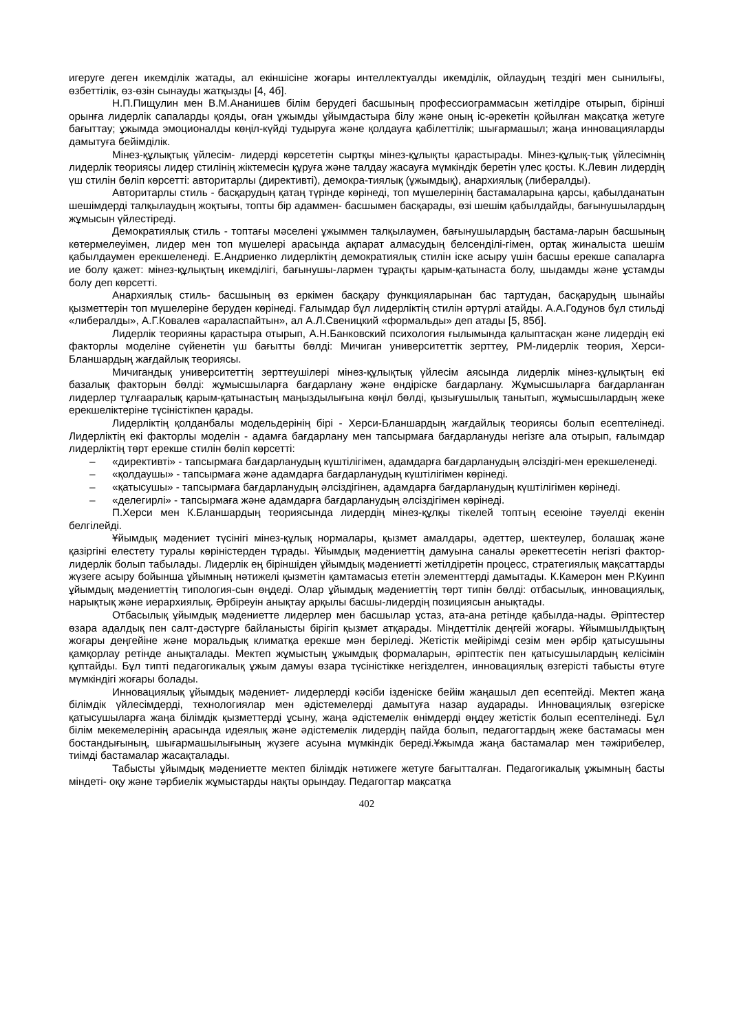игеруге деген икемділік жатады, ал екіншісіне жоғары интеллектуалды икемділік, ойлаудың тездігі мен сынилығы, өзбеттілік, өз-өзін сынауды жатқызды [4, 4б].
Н.П.Пищулин мен В.М.Ананишев білім берудегі басшының профессиограммасын жетілдіре отырып, бірінші орынға лидерлік сапаларды қояды, оған ұжымды ұйымдастыра білу және оның іс-әрекетін қойылған мақсатқа жетуге бағыттау; ұжымда эмоционалды көңіл-күйді тудыруға және қолдауға қабілеттілік; шығармашыл; жаңа инновацияларды дамытуға бейімділік.
Мінез-құлықтық үйлесім- лидерді көрсететін сыртқы мінез-құлықты қарастырады. Мінез-құлық-тық үйлесімнің лидерлік теориясы лидер стилінің жіктемесін құруға және талдау жасауға мүмкіндік беретін үлес қосты. К.Левин лидердің үш стилін бөліп көрсетті: авторитарлы (директивті), демокра-тиялық (ұжымдық), анархиялық (либералды).
Авторитарлы стиль - басқарудың қатаң түрінде көрінеді, топ мүшелерінің бастамаларына қарсы, қабылданатын шешімдерді талқылаудың жоқтығы, топты бір адаммен- басшымен басқарады, өзі шешім қабылдайды, бағынушылардың жұмысын үйлестіреді.
Демократиялық стиль - топтағы мәселені ұжыммен талқылаумен, бағынушылардың бастама-ларын басшының көтермелеуімен, лидер мен топ мүшелері арасында ақпарат алмасудың белсенділі-гімен, ортақ жиналыста шешім қабылдаумен ерекшеленеді. Е.Андриенко лидерліктің демократиялық стилін іске асыру үшін басшы ерекше сапаларға ие болу қажет: мінез-құлықтың икемділігі, бағынушы-лармен тұрақты қарым-қатынаста болу, шыдамды және ұстамды болу деп көрсетті.
Анархиялық стиль- басшының өз еркімен басқару функцияларынан бас тартудан, басқарудың шынайы қызметтерін топ мүшелеріне беруден көрінеді. Ғалымдар бұл лидерліктің стилін әртүрлі атайды. А.А.Годунов бұл стильді «либералды», А.Г.Ковалев «араласпайтын», ал А.Л.Свеницкий «формальды» деп атады [5, 85б].
Лидерлік теорияны қарастыра отырып, А.Н.Банковский психология ғылымында қалыптасқан және лидердің екі факторлы моделіне сүйенетін үш бағытты бөлді: Мичиган университеттік зерттеу, PM-лидерлік теория, Херси-Бланшардың жағдайлық теориясы.
Мичигандық университеттің зерттеушілері мінез-құлықтық үйлесім аясында лидерлік мінез-құлықтың екі базалық факторын бөлді: жұмысшыларға бағдарлану және өндіріске бағдарлану. Жұмысшыларға бағдарланған лидерлер тұлғааралық қарым-қатынастың маңыздылығына көңіл бөлді, қызығушылық танытып, жұмысшылардың жеке ерекшеліктеріне түсіністікпен қарады.
Лидерліктің қолданбалы модельдерінің бірі - Херси-Бланшардың жағдайлық теориясы болып есептелінеді. Лидерліктің екі факторлы моделін - адамға бағдарлану мен тапсырмаға бағдарлануды негізге ала отырып, ғалымдар лидерліктің төрт ерекше стилін бөліп көрсетті:
– «директивті» - тапсырмаға бағдарланудың күштілігімен, адамдарға бағдарланудың әлсіздігі-мен ерекшеленеді.
– «қолдаушы» - тапсырмаға және адамдарға бағдарланудың күштілігімен көрінеді.
– «қатысушы» - тапсырмаға бағдарланудың әлсіздігінен, адамдарға бағдарланудың күштілігімен көрінеді.
– «делегирлі» - тапсырмаға және адамдарға бағдарланудың әлсіздігімен көрінеді.
П.Херси мен К.Бланшардың теориясында лидердің мінез-құлқы тікелей топтың есеюіне тәуелді екенін белгілейді.
Ұйымдық мәдениет түсінігі мінез-құлық нормалары, қызмет амалдары, әдеттер, шектеулер, болашақ және қазіргіні елестету туралы көріністерден тұрады. Ұйымдық мәдениеттің дамуына саналы әрекеттесетін негізгі фактор- лидерлік болып табылады. Лидерлік ең біріншіден ұйымдық мәдениетті жетілдіретін процесс, стратегиялық мақсаттарды жүзеге асыру бойынша ұйымның нәтижелі қызметін қамтамасыз ететін элементтерді дамытады. К.Камерон мен Р.Куинп ұйымдық мәдениеттің типология-сын өңдеді. Олар ұйымдық мәдениеттің төрт типін бөлді: отбасылық, инновациялық, нарықтық және иерархиялық. Әрбіреуін анықтау арқылы басшы-лидердің позициясын анықтады.
Отбасылық ұйымдық мәдениетте лидерлер мен басшылар ұстаз, ата-ана ретінде қабылда-нады. Әріптестер өзара адалдық пен салт-дәстүрге байланысты бірігіп қызмет атқарады. Міндеттілік деңгейі жоғары. Ұйымшылдықтың жоғары деңгейіне және моральдық климатқа ерекше мән беріледі. Жетістік мейірімді сезім мен әрбір қатысушыны қамқорлау ретінде анықталады. Мектеп жұмыстың ұжымдық формаларын, әріптестік пен қатысушылардың келісімін құптайды. Бұл типті педагогикалық ұжым дамуы өзара түсіністікке негізделген, инновациялық өзгерісті табысты өтуге мүмкіндігі жоғары болады.
Инновациялық ұйымдық мәдениет- лидерлерді кәсіби ізденіске бейім жаңашыл деп есептейді. Мектеп жаңа білімдік үйлесімдерді, технологиялар мен әдістемелерді дамытуға назар аударады. Инновациялық өзгеріске қатысушыларға жаңа білімдік қызметтерді ұсыну, жаңа әдістемелік өнімдерді өңдеу жетістік болып есептелінеді. Бұл білім мекемелерінің арасында идеялық және әдістемелік лидердің пайда болып, педагогтардың жеке бастамасы мен бостандығының, шығармашылығының жүзеге асуына мүмкіндік береді.Ұжымда жаңа бастамалар мен тәжірибелер, тиімді бастамалар жасақталады.
Табысты ұйымдық мәдениетте мектеп білімдік нәтижеге жетуге бағытталған. Педагогикалық ұжымның басты міндеті- оқу және тәрбиелік жұмыстарды нақты орындау. Педагогтар мақсатқа
402